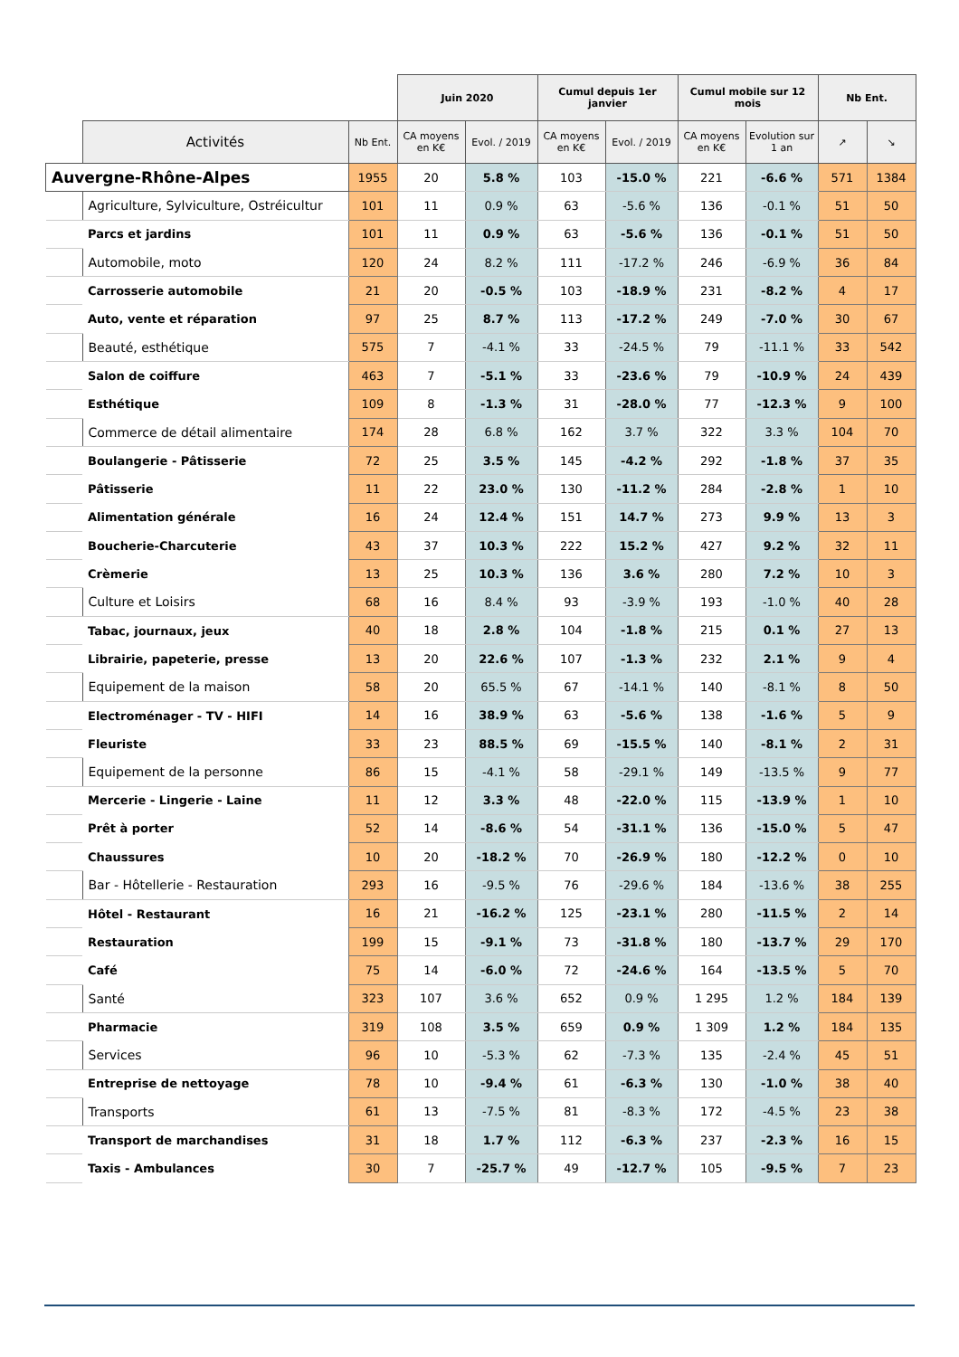| | | | Juin 2020 | | Cumul depuis 1er janvier | | Cumul mobile sur 12 mois | | Nb Ent. | |
| --- | --- | --- | --- | --- | --- | --- | --- | --- | --- | --- |
| | Activités | Nb Ent. | CA moyens en K€ | Evol. / 2019 | CA moyens en K€ | Evol. / 2019 | CA moyens en K€ | Evolution sur 1 an | ↗ | ↘ |
| Auvergne-Rhône-Alpes | | 1955 | 20 | 5.8 % | 103 | -15.0 % | 221 | -6.6 % | 571 | 1384 |
| | Agriculture, Sylviculture, Ostréicultur | 101 | 11 | 0.9 % | 63 | -5.6 % | 136 | -0.1 % | 51 | 50 |
| | Parcs et jardins | 101 | 11 | 0.9 % | 63 | -5.6 % | 136 | -0.1 % | 51 | 50 |
| | Automobile, moto | 120 | 24 | 8.2 % | 111 | -17.2 % | 246 | -6.9 % | 36 | 84 |
| | Carrosserie automobile | 21 | 20 | -0.5 % | 103 | -18.9 % | 231 | -8.2 % | 4 | 17 |
| | Auto, vente et réparation | 97 | 25 | 8.7 % | 113 | -17.2 % | 249 | -7.0 % | 30 | 67 |
| | Beauté, esthétique | 575 | 7 | -4.1 % | 33 | -24.5 % | 79 | -11.1 % | 33 | 542 |
| | Salon de coiffure | 463 | 7 | -5.1 % | 33 | -23.6 % | 79 | -10.9 % | 24 | 439 |
| | Esthétique | 109 | 8 | -1.3 % | 31 | -28.0 % | 77 | -12.3 % | 9 | 100 |
| | Commerce de détail alimentaire | 174 | 28 | 6.8 % | 162 | 3.7 % | 322 | 3.3 % | 104 | 70 |
| | Boulangerie - Pâtisserie | 72 | 25 | 3.5 % | 145 | -4.2 % | 292 | -1.8 % | 37 | 35 |
| | Pâtisserie | 11 | 22 | 23.0 % | 130 | -11.2 % | 284 | -2.8 % | 1 | 10 |
| | Alimentation générale | 16 | 24 | 12.4 % | 151 | 14.7 % | 273 | 9.9 % | 13 | 3 |
| | Boucherie-Charcuterie | 43 | 37 | 10.3 % | 222 | 15.2 % | 427 | 9.2 % | 32 | 11 |
| | Crèmerie | 13 | 25 | 10.3 % | 136 | 3.6 % | 280 | 7.2 % | 10 | 3 |
| | Culture et Loisirs | 68 | 16 | 8.4 % | 93 | -3.9 % | 193 | -1.0 % | 40 | 28 |
| | Tabac, journaux, jeux | 40 | 18 | 2.8 % | 104 | -1.8 % | 215 | 0.1 % | 27 | 13 |
| | Librairie, papeterie, presse | 13 | 20 | 22.6 % | 107 | -1.3 % | 232 | 2.1 % | 9 | 4 |
| | Equipement de la maison | 58 | 20 | 65.5 % | 67 | -14.1 % | 140 | -8.1 % | 8 | 50 |
| | Electroménager - TV - HIFI | 14 | 16 | 38.9 % | 63 | -5.6 % | 138 | -1.6 % | 5 | 9 |
| | Fleuriste | 33 | 23 | 88.5 % | 69 | -15.5 % | 140 | -8.1 % | 2 | 31 |
| | Equipement de la personne | 86 | 15 | -4.1 % | 58 | -29.1 % | 149 | -13.5 % | 9 | 77 |
| | Mercerie - Lingerie - Laine | 11 | 12 | 3.3 % | 48 | -22.0 % | 115 | -13.9 % | 1 | 10 |
| | Prêt à porter | 52 | 14 | -8.6 % | 54 | -31.1 % | 136 | -15.0 % | 5 | 47 |
| | Chaussures | 10 | 20 | -18.2 % | 70 | -26.9 % | 180 | -12.2 % | 0 | 10 |
| | Bar - Hôtellerie - Restauration | 293 | 16 | -9.5 % | 76 | -29.6 % | 184 | -13.6 % | 38 | 255 |
| | Hôtel - Restaurant | 16 | 21 | -16.2 % | 125 | -23.1 % | 280 | -11.5 % | 2 | 14 |
| | Restauration | 199 | 15 | -9.1 % | 73 | -31.8 % | 180 | -13.7 % | 29 | 170 |
| | Café | 75 | 14 | -6.0 % | 72 | -24.6 % | 164 | -13.5 % | 5 | 70 |
| | Santé | 323 | 107 | 3.6 % | 652 | 0.9 % | 1 295 | 1.2 % | 184 | 139 |
| | Pharmacie | 319 | 108 | 3.5 % | 659 | 0.9 % | 1 309 | 1.2 % | 184 | 135 |
| | Services | 96 | 10 | -5.3 % | 62 | -7.3 % | 135 | -2.4 % | 45 | 51 |
| | Entreprise de nettoyage | 78 | 10 | -9.4 % | 61 | -6.3 % | 130 | -1.0 % | 38 | 40 |
| | Transports | 61 | 13 | -7.5 % | 81 | -8.3 % | 172 | -4.5 % | 23 | 38 |
| | Transport de marchandises | 31 | 18 | 1.7 % | 112 | -6.3 % | 237 | -2.3 % | 16 | 15 |
| | Taxis - Ambulances | 30 | 7 | -25.7 % | 49 | -12.7 % | 105 | -9.5 % | 7 | 23 |